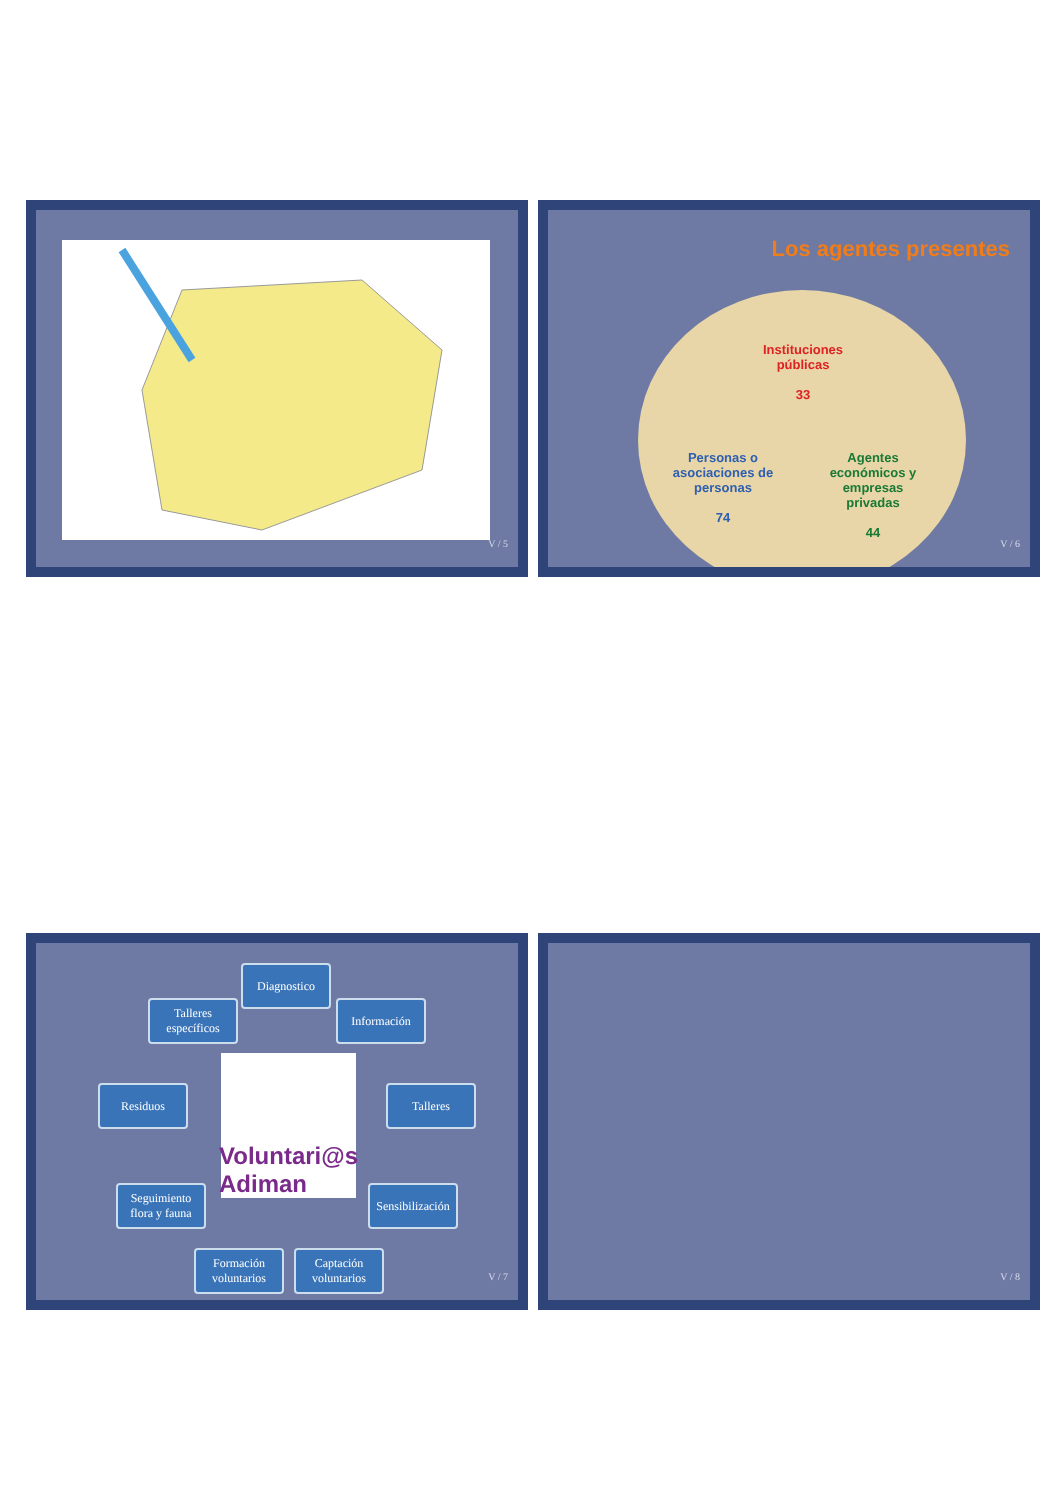V / 5
Los agentes presentes
Instituciones públicas
33
Personas o asociaciones de personas
74
Agentes económicos y empresas privadas
44
V / 6
Diagnostico
Información
Talleres específicos
Residuos Talleres
Voluntari@s Adiman
Seguimiento flora y fauna
Sensibilización
Formación voluntarios
Captación voluntarios
V / 7
V / 8